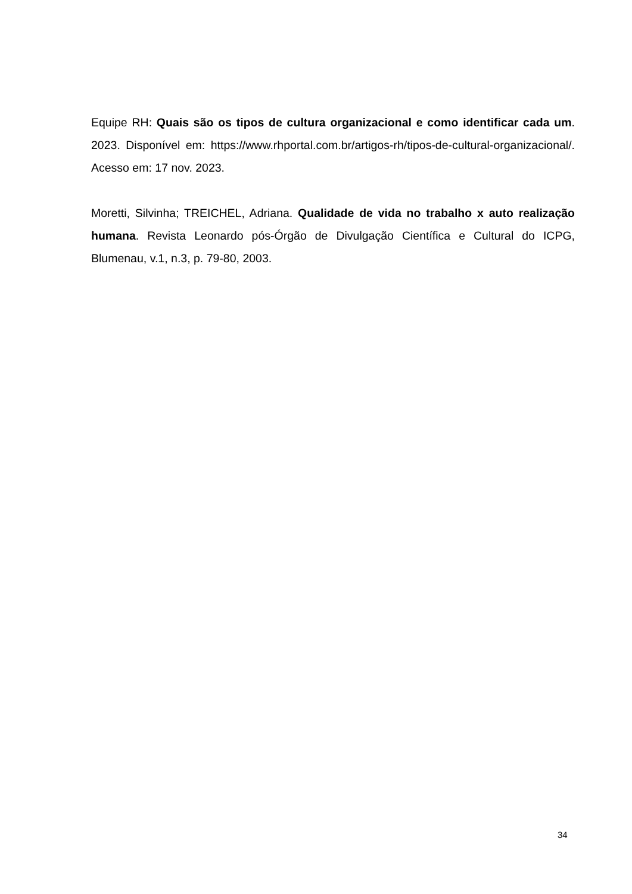Equipe RH: Quais são os tipos de cultura organizacional e como identificar cada um. 2023. Disponível em: https://www.rhportal.com.br/artigos-rh/tipos-de-cultural-organizacional/. Acesso em: 17 nov. 2023.
Moretti, Silvinha; TREICHEL, Adriana. Qualidade de vida no trabalho x auto realização humana. Revista Leonardo pós-Órgão de Divulgação Científica e Cultural do ICPG, Blumenau, v.1, n.3, p. 79-80, 2003.
34